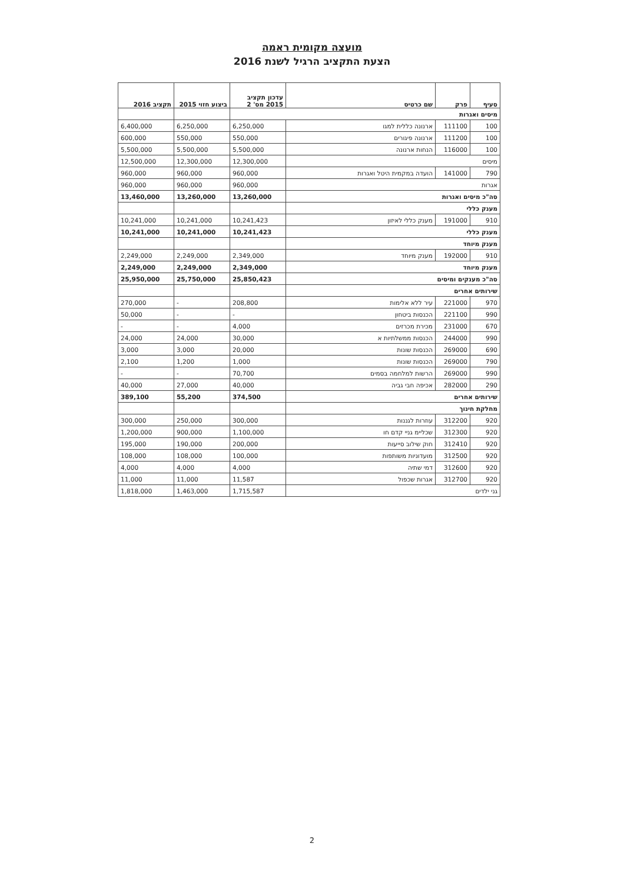מועצה מקומית ראמה
הצעת התקציב הרגיל לשנת 2016
| סעיף | פרק | שם כרטיס | עדכון תקציב 2015 מס' 2 | ביצוע חזוי 2015 | תקציב 2016 |
| --- | --- | --- | --- | --- | --- |
| מיסים ואגרות | | | | | |
| 100 | 111100 | ארנונה כללית למגו | 6,250,000 | 6,250,000 | 6,400,000 |
| 100 | 111200 | ארנונה פיגורים | 550,000 | 550,000 | 600,000 |
| 100 | 116000 | הנחות ארנונה | 5,500,000 | 5,500,000 | 5,500,000 |
| מיסים | | | 12,300,000 | 12,300,000 | 12,500,000 |
| 790 | 141000 | הועדה במקמית היטל ואגרות | 960,000 | 960,000 | 960,000 |
| אגרות | | | 960,000 | 960,000 | 960,000 |
| סה"כ מיסים ואגרות | | | 13,260,000 | 13,260,000 | 13,460,000 |
| מענק כללי | | | | | |
| 910 | 191000 | מענק כללי לאיזון | 10,241,423 | 10,241,000 | 10,241,000 |
| מענק כללי | | | 10,241,423 | 10,241,000 | 10,241,000 |
| מענק מיוחד | | | | | |
| 910 | 192000 | מענק מיוחד | 2,349,000 | 2,249,000 | 2,249,000 |
| מענק מיוחד | | | 2,349,000 | 2,249,000 | 2,249,000 |
| סה"כ מענקים ומיסים | | | 25,850,423 | 25,750,000 | 25,950,000 |
| שירותים אחרים | | | | | |
| 970 | 221000 | עיר ללא אלימות | 208,800 | - | 270,000 |
| 990 | 221100 | הכנסות ביטחון | - | - | 50,000 |
| 670 | 231000 | מכירת מכרזים | 4,000 | - | - |
| 990 | 244000 | הכנסות ממשלתיות א | 30,000 | 24,000 | 24,000 |
| 690 | 269000 | הכנסות שונות | 20,000 | 3,000 | 3,000 |
| 790 | 269000 | הכנסות שונות | 1,000 | 1,200 | 2,100 |
| 990 | 269000 | הרשות למלחמה בסמים | 70,700 | - | - |
| 290 | 282000 | אכיפה חבי גביה | 40,000 | 27,000 | 40,000 |
| שירותים אחרים | | | 374,500 | 55,200 | 389,100 |
| מחלקת חינוך | | | | | |
| 920 | 312200 | עוזרות לגננות | 300,000 | 250,000 | 300,000 |
| 920 | 312300 | שכליימ גניי קדם חו | 1,100,000 | 900,000 | 1,200,000 |
| 920 | 312410 | חוק שילוב סייעות | 200,000 | 190,000 | 195,000 |
| 920 | 312500 | מועדוניות משותפות | 100,000 | 108,000 | 108,000 |
| 920 | 312600 | דמי שתיה | 4,000 | 4,000 | 4,000 |
| 920 | 312700 | אגרות שכפול | 11,587 | 11,000 | 11,000 |
| גני ילדים | | | 1,715,587 | 1,463,000 | 1,818,000 |
2